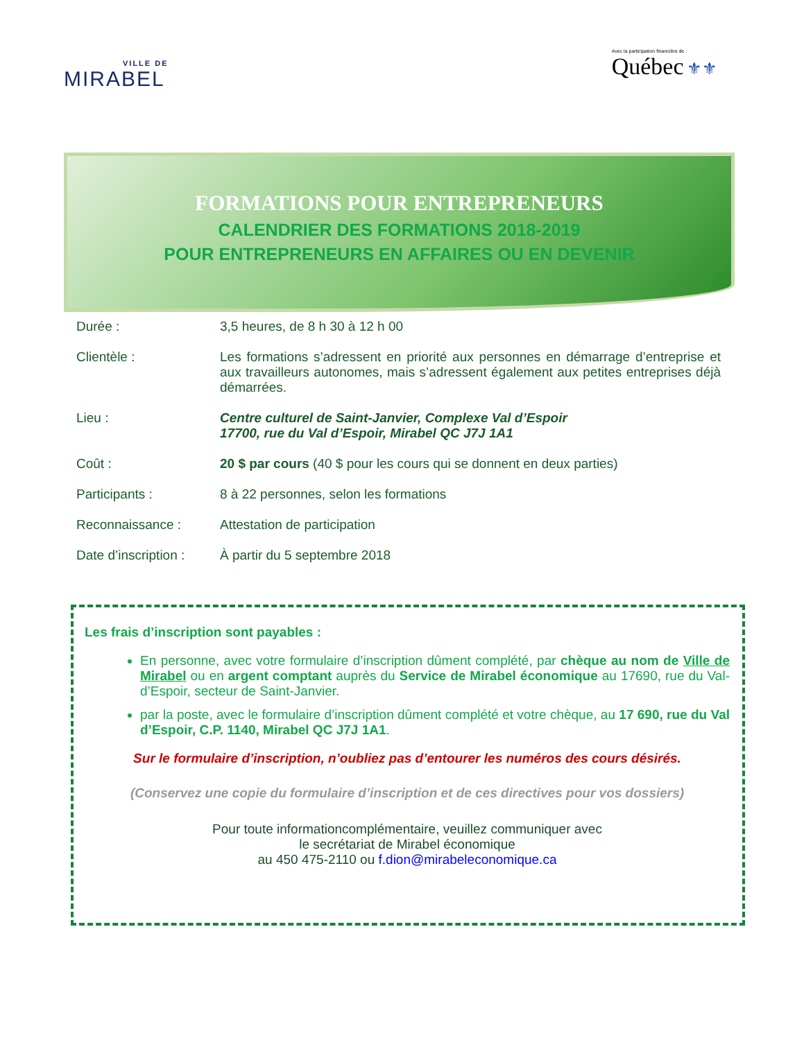VILLE DE
MIRABEL
Avec la participation financière de :
Québec ⚜⚜
FORMATIONS POUR ENTREPRENEURS
CALENDRIER DES FORMATIONS 2018-2019
POUR ENTREPRENEURS EN AFFAIRES OU EN DEVENIR
Durée : 3,5 heures, de 8 h 30 à 12 h 00
Clientèle : Les formations s’adressent en priorité aux personnes en démarrage d’entreprise et aux travailleurs autonomes, mais s’adressent également aux petites entreprises déjà démarrées.
Lieu : Centre culturel de Saint-Janvier, Complexe Val d’Espoir
17700, rue du Val d’Espoir, Mirabel QC J7J 1A1
Coût : 20 $ par cours (40 $ pour les cours qui se donnent en deux parties)
Participants : 8 à 22 personnes, selon les formations
Reconnaissance : Attestation de participation
Date d’inscription :
À partir du 5 septembre 2018
Les frais d’inscription sont payables :
En personne, avec votre formulaire d’inscription dûment complété, par chèque au nom de Ville de Mirabel ou en argent comptant auprès du Service de Mirabel économique au 17690, rue du Val-d’Espoir, secteur de Saint-Janvier.
par la poste, avec le formulaire d’inscription dûment complété et votre chèque, au 17 690, rue du Val d’Espoir, C.P. 1140, Mirabel QC J7J 1A1.
Sur le formulaire d’inscription, n’oubliez pas d’entourer les numéros des cours désirés.
(Conservez une copie du formulaire d’inscription et de ces directives pour vos dossiers)
Pour toute informationcomplémentaire, veuillez communiquer avec
le secrétariat de Mirabel économique
au 450 475-2110 ou f.dion@mirabeleconomique.ca